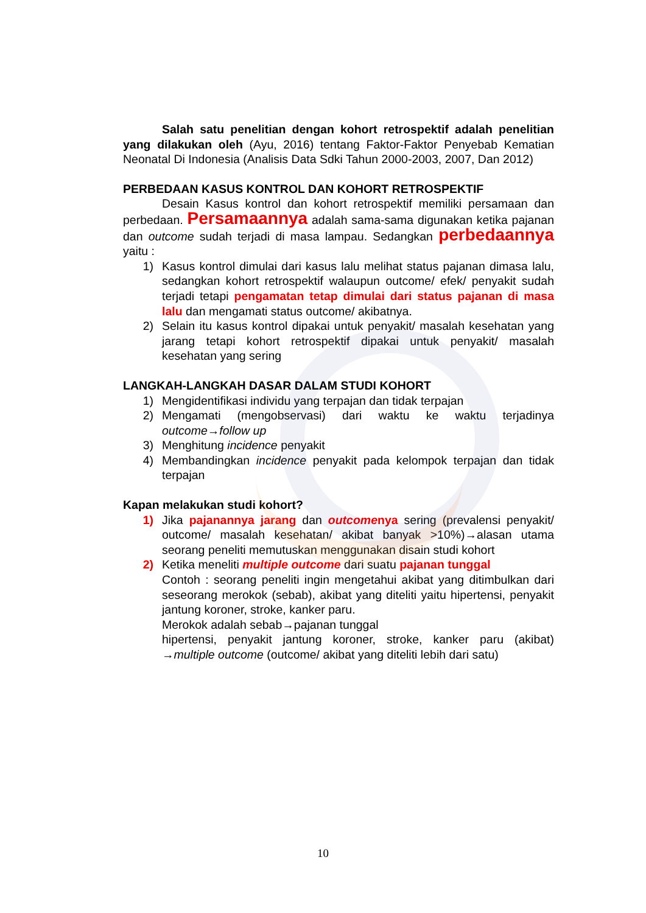Salah satu penelitian dengan kohort retrospektif adalah penelitian yang dilakukan oleh (Ayu, 2016) tentang Faktor-Faktor Penyebab Kematian Neonatal Di Indonesia (Analisis Data Sdki Tahun 2000-2003, 2007, Dan 2012)
PERBEDAAN KASUS KONTROL DAN KOHORT RETROSPEKTIF
Desain Kasus kontrol dan kohort retrospektif memiliki persamaan dan perbedaan. Persamaannya adalah sama-sama digunakan ketika pajanan dan outcome sudah terjadi di masa lampau. Sedangkan perbedaannya yaitu :
1) Kasus kontrol dimulai dari kasus lalu melihat status pajanan dimasa lalu, sedangkan kohort retrospektif walaupun outcome/ efek/ penyakit sudah terjadi tetapi pengamatan tetap dimulai dari status pajanan di masa lalu dan mengamati status outcome/ akibatnya.
2) Selain itu kasus kontrol dipakai untuk penyakit/ masalah kesehatan yang jarang tetapi kohort retrospektif dipakai untuk penyakit/ masalah kesehatan yang sering
LANGKAH-LANGKAH DASAR DALAM STUDI KOHORT
1) Mengidentifikasi individu yang terpajan dan tidak terpajan
2) Mengamati (mengobservasi) dari waktu ke waktu terjadinya outcome→follow up
3) Menghitung incidence penyakit
4) Membandingkan incidence penyakit pada kelompok terpajan dan tidak terpajan
Kapan melakukan studi kohort?
1) Jika pajanannya jarang dan outcomenya sering (prevalensi penyakit/ outcome/ masalah kesehatan/ akibat banyak >10%)→alasan utama seorang peneliti memutuskan menggunakan disain studi kohort
2) Ketika meneliti multiple outcome dari suatu pajanan tunggal
Contoh : seorang peneliti ingin mengetahui akibat yang ditimbulkan dari seseorang merokok (sebab), akibat yang diteliti yaitu hipertensi, penyakit jantung koroner, stroke, kanker paru.
Merokok adalah sebab→pajanan tunggal
hipertensi, penyakit jantung koroner, stroke, kanker paru (akibat) →multiple outcome (outcome/ akibat yang diteliti lebih dari satu)
10